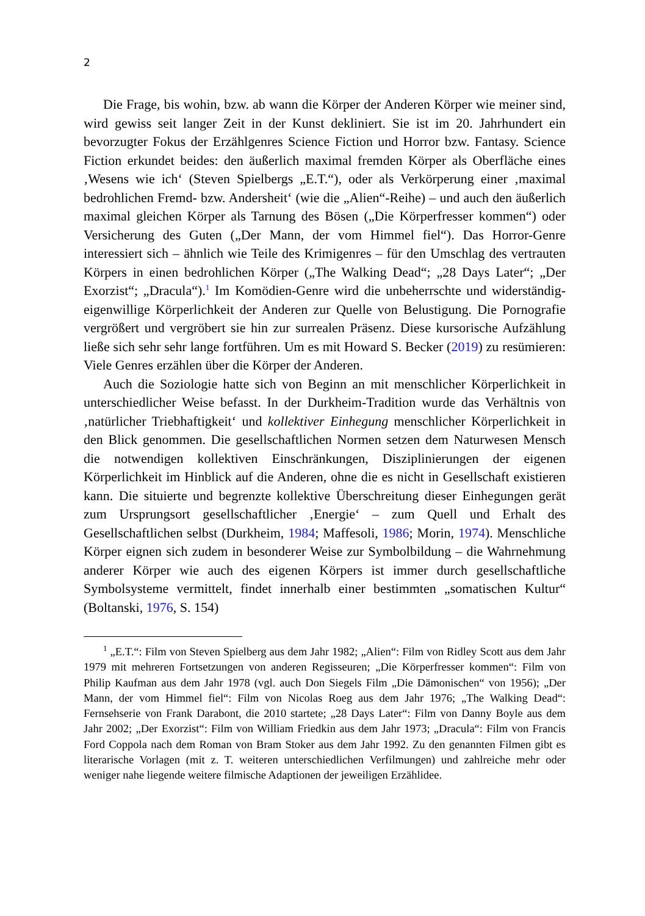2
Die Frage, bis wohin, bzw. ab wann die Körper der Anderen Körper wie meiner sind, wird gewiss seit langer Zeit in der Kunst dekliniert. Sie ist im 20. Jahrhundert ein bevorzugter Fokus der Erzählgenres Science Fiction und Horror bzw. Fantasy. Science Fiction erkundet beides: den äußerlich maximal fremden Körper als Oberfläche eines ‚Wesens wie ich‘ (Steven Spielbergs „E.T.“), oder als Verkörperung einer ‚maximal bedrohlichen Fremd- bzw. Andersheit‘ (wie die „Alien“-Reihe) – und auch den äußerlich maximal gleichen Körper als Tarnung des Bösen („Die Körperfresser kommen“) oder Versicherung des Guten („Der Mann, der vom Himmel fiel“). Das Horror-Genre interessiert sich – ähnlich wie Teile des Krimigenres – für den Umschlag des vertrauten Körpers in einen bedrohlichen Körper („The Walking Dead“; „28 Days Later“; „Der Exorzist“; „Dracula“).<sup>1</sup> Im Komödien-Genre wird die unbeherrschte und widerständig-eigenwillige Körperlichkeit der Anderen zur Quelle von Belustigung. Die Pornografie vergrößert und vergröbert sie hin zur surrealen Präsenz. Diese kursorische Aufzählung ließe sich sehr sehr lange fortführen. Um es mit Howard S. Becker (2019) zu resümieren: Viele Genres erzählen über die Körper der Anderen.
Auch die Soziologie hatte sich von Beginn an mit menschlicher Körperlichkeit in unterschiedlicher Weise befasst. In der Durkheim-Tradition wurde das Verhältnis von ‚natürlicher Triebhaftigkeit‘ und kollektiver Einhegung menschlicher Körperlichkeit in den Blick genommen. Die gesellschaftlichen Normen setzen dem Naturwesen Mensch die notwendigen kollektiven Einschränkungen, Disziplinierungen der eigenen Körperlichkeit im Hinblick auf die Anderen, ohne die es nicht in Gesellschaft existieren kann. Die situierte und begrenzte kollektive Überschreitung dieser Einhegungen gerät zum Ursprungsort gesellschaftlicher ‚Energie‘ – zum Quell und Erhalt des Gesellschaftlichen selbst (Durkheim, 1984; Maffesoli, 1986; Morin, 1974). Menschliche Körper eignen sich zudem in besonderer Weise zur Symbolbildung – die Wahrnehmung anderer Körper wie auch des eigenen Körpers ist immer durch gesellschaftliche Symbolsysteme vermittelt, findet innerhalb einer bestimmten „somatischen Kultur“ (Boltanski, 1976, S. 154)
<sup>1</sup> „E.T.“: Film von Steven Spielberg aus dem Jahr 1982; „Alien“: Film von Ridley Scott aus dem Jahr 1979 mit mehreren Fortsetzungen von anderen Regisseuren; „Die Körperfresser kommen“: Film von Philip Kaufman aus dem Jahr 1978 (vgl. auch Don Siegels Film „Die Dämonischen“ von 1956); „Der Mann, der vom Himmel fiel“: Film von Nicolas Roeg aus dem Jahr 1976; „The Walking Dead“: Fernsehserie von Frank Darabont, die 2010 startete; „28 Days Later“: Film von Danny Boyle aus dem Jahr 2002; „Der Exorzist“: Film von William Friedkin aus dem Jahr 1973; „Dracula“: Film von Francis Ford Coppola nach dem Roman von Bram Stoker aus dem Jahr 1992. Zu den genannten Filmen gibt es literarische Vorlagen (mit z. T. weiteren unterschiedlichen Verfilmungen) und zahlreiche mehr oder weniger nahe liegende weitere filmische Adaptionen der jeweiligen Erzählidee.